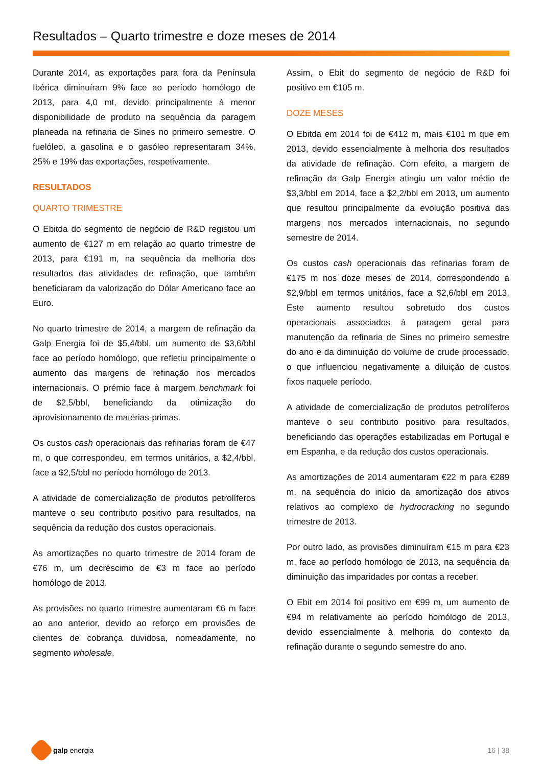Resultados – Quarto trimestre e doze meses de 2014
Durante 2014, as exportações para fora da Península Ibérica diminuíram 9% face ao período homólogo de 2013, para 4,0 mt, devido principalmente à menor disponibilidade de produto na sequência da paragem planeada na refinaria de Sines no primeiro semestre. O fuelóleo, a gasolina e o gasóleo representaram 34%, 25% e 19% das exportações, respetivamente.
RESULTADOS
QUARTO TRIMESTRE
O Ebitda do segmento de negócio de R&D registou um aumento de €127 m em relação ao quarto trimestre de 2013, para €191 m, na sequência da melhoria dos resultados das atividades de refinação, que também beneficiaram da valorização do Dólar Americano face ao Euro.
No quarto trimestre de 2014, a margem de refinação da Galp Energia foi de $5,4/bbl, um aumento de $3,6/bbl face ao período homólogo, que refletiu principalmente o aumento das margens de refinação nos mercados internacionais. O prémio face à margem benchmark foi de $2,5/bbl, beneficiando da otimização do aprovisionamento de matérias-primas.
Os custos cash operacionais das refinarias foram de €47 m, o que correspondeu, em termos unitários, a $2,4/bbl, face a $2,5/bbl no período homólogo de 2013.
A atividade de comercialização de produtos petrolíferos manteve o seu contributo positivo para resultados, na sequência da redução dos custos operacionais.
As amortizações no quarto trimestre de 2014 foram de €76 m, um decréscimo de €3 m face ao período homólogo de 2013.
As provisões no quarto trimestre aumentaram €6 m face ao ano anterior, devido ao reforço em provisões de clientes de cobrança duvidosa, nomeadamente, no segmento wholesale.
Assim, o Ebit do segmento de negócio de R&D foi positivo em €105 m.
DOZE MESES
O Ebitda em 2014 foi de €412 m, mais €101 m que em 2013, devido essencialmente à melhoria dos resultados da atividade de refinação. Com efeito, a margem de refinação da Galp Energia atingiu um valor médio de $3,3/bbl em 2014, face a $2,2/bbl em 2013, um aumento que resultou principalmente da evolução positiva das margens nos mercados internacionais, no segundo semestre de 2014.
Os custos cash operacionais das refinarias foram de €175 m nos doze meses de 2014, correspondendo a $2,9/bbl em termos unitários, face a $2,6/bbl em 2013. Este aumento resultou sobretudo dos custos operacionais associados à paragem geral para manutenção da refinaria de Sines no primeiro semestre do ano e da diminuição do volume de crude processado, o que influenciou negativamente a diluição de custos fixos naquele período.
A atividade de comercialização de produtos petrolíferos manteve o seu contributo positivo para resultados, beneficiando das operações estabilizadas em Portugal e em Espanha, e da redução dos custos operacionais.
As amortizações de 2014 aumentaram €22 m para €289 m, na sequência do início da amortização dos ativos relativos ao complexo de hydrocracking no segundo trimestre de 2013.
Por outro lado, as provisões diminuíram €15 m para €23 m, face ao período homólogo de 2013, na sequência da diminuição das imparidades por contas a receber.
O Ebit em 2014 foi positivo em €99 m, um aumento de €94 m relativamente ao período homólogo de 2013, devido essencialmente à melhoria do contexto da refinação durante o segundo semestre do ano.
galp energia 16 | 38